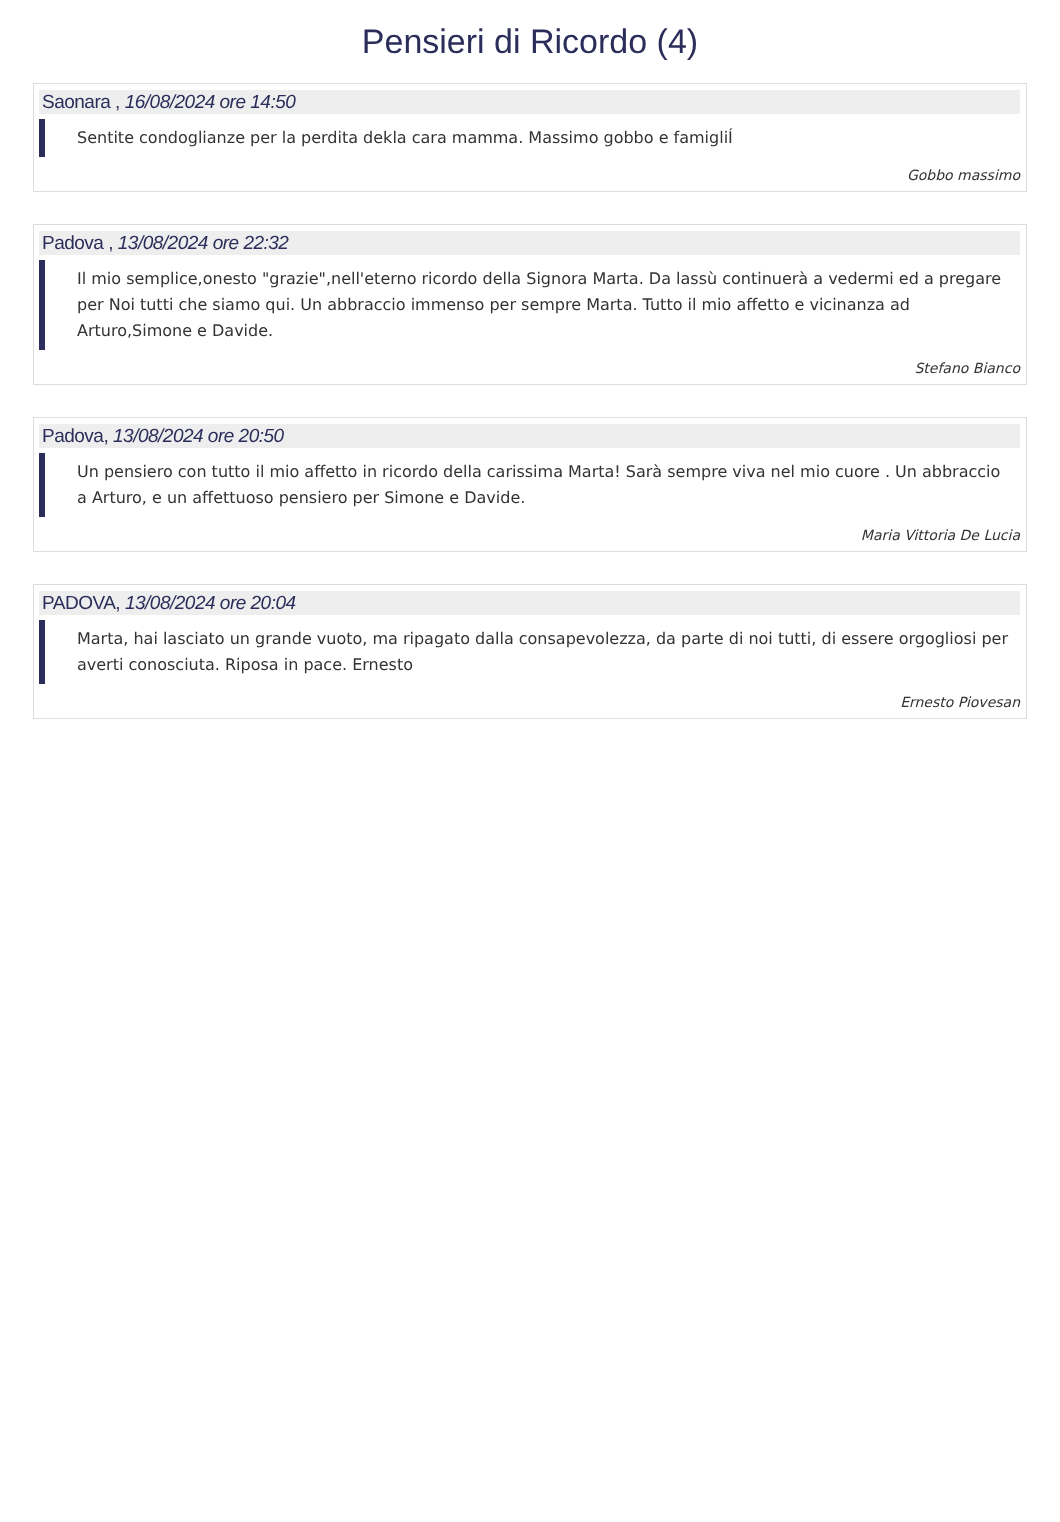Pensieri di Ricordo (4)
Saonara , 16/08/2024 ore 14:50
Sentite condoglianze per la perdita dekla cara mamma. Massimo gobbo e famigliÍ
Gobbo massimo
Padova , 13/08/2024 ore 22:32
Il mio semplice,onesto "grazie",nell'eterno ricordo della Signora Marta. Da lassù continuerà a vedermi ed a pregare per Noi tutti che siamo qui. Un abbraccio immenso per sempre Marta. Tutto il mio affetto e vicinanza ad Arturo,Simone e Davide.
Stefano Bianco
Padova, 13/08/2024 ore 20:50
Un pensiero con tutto il mio affetto in ricordo della carissima Marta! Sarà sempre viva nel mio cuore . Un abbraccio a Arturo, e un affettuoso pensiero per Simone e Davide.
Maria Vittoria De Lucia
PADOVA, 13/08/2024 ore 20:04
Marta, hai lasciato un grande vuoto, ma ripagato dalla consapevolezza, da parte di noi tutti, di essere orgogliosi per averti conosciuta. Riposa in pace. Ernesto
Ernesto Piovesan